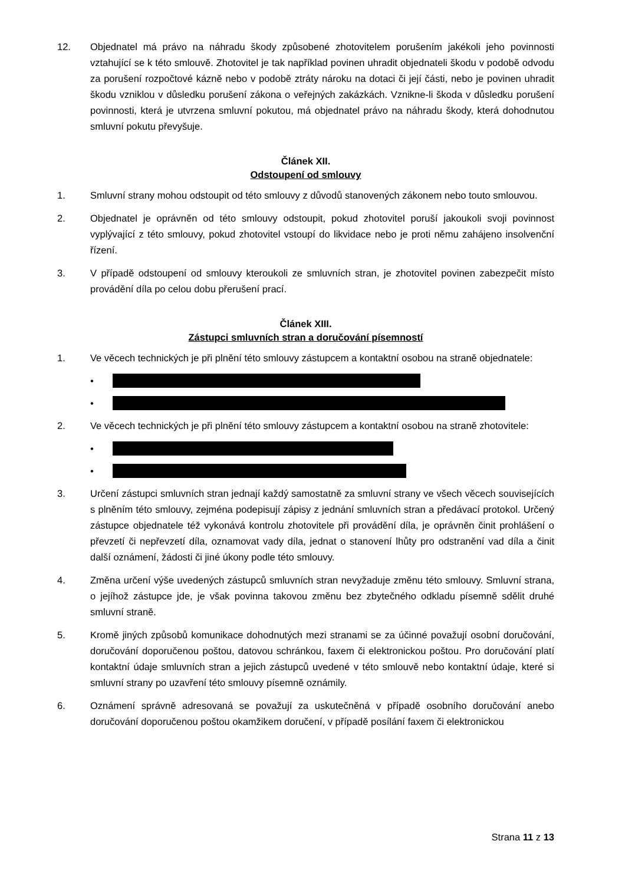12. Objednatel má právo na náhradu škody způsobené zhotovitelem porušením jakékoli jeho povinnosti vztahující se k této smlouvě. Zhotovitel je tak například povinen uhradit objednateli škodu v podobě odvodu za porušení rozpočtové kázně nebo v podobě ztráty nároku na dotaci či její části, nebo je povinen uhradit škodu vzniklou v důsledku porušení zákona o veřejných zakázkách. Vznikne-li škoda v důsledku porušení povinnosti, která je utvrzena smluvní pokutou, má objednatel právo na náhradu škody, která dohodnutou smluvní pokutu převyšuje.
Článek XII.
Odstoupení od smlouvy
1. Smluvní strany mohou odstoupit od této smlouvy z důvodů stanovených zákonem nebo touto smlouvou.
2. Objednatel je oprávněn od této smlouvy odstoupit, pokud zhotovitel poruší jakoukoli svoji povinnost vyplývající z této smlouvy, pokud zhotovitel vstoupí do likvidace nebo je proti němu zahájeno insolvenční řízení.
3. V případě odstoupení od smlouvy kteroukoli ze smluvních stran, je zhotovitel povinen zabezpečit místo provádění díla po celou dobu přerušení prací.
Článek XIII.
Zástupci smluvních stran a doručování písemností
1. Ve věcech technických je při plnění této smlouvy zástupcem a kontaktní osobou na straně objednatele:
•
•
2. Ve věcech technických je při plnění této smlouvy zástupcem a kontaktní osobou na straně zhotovitele:
•
•
3. Určení zástupci smluvních stran jednají každý samostatně za smluvní strany ve všech věcech souvisejících s plněním této smlouvy, zejména podepisují zápisy z jednání smluvních stran a předávací protokol. Určený zástupce objednatele též vykonává kontrolu zhotovitele při provádění díla, je oprávněn činit prohlášení o převzetí či nepřevzetí díla, oznamovat vady díla, jednat o stanovení lhůty pro odstranění vad díla a činit další oznámení, žádosti či jiné úkony podle této smlouvy.
4. Změna určení výše uvedených zástupců smluvních stran nevyžaduje změnu této smlouvy. Smluvní strana, o jejíhož zástupce jde, je však povinna takovou změnu bez zbytečného odkladu písemně sdělit druhé smluvní straně.
5. Kromě jiných způsobů komunikace dohodnutých mezi stranami se za účinné považují osobní doručování, doručování doporučenou poštou, datovou schránkou, faxem či elektronickou poštou. Pro doručování platí kontaktní údaje smluvních stran a jejich zástupců uvedené v této smlouvě nebo kontaktní údaje, které si smluvní strany po uzavření této smlouvy písemně oznámily.
6. Oznámení správně adresovaná se považují za uskutečněná v případě osobního doručování anebo doručování doporučenou poštou okamžikem doručení, v případě posílání faxem či elektronickou
Strana 11 z 13